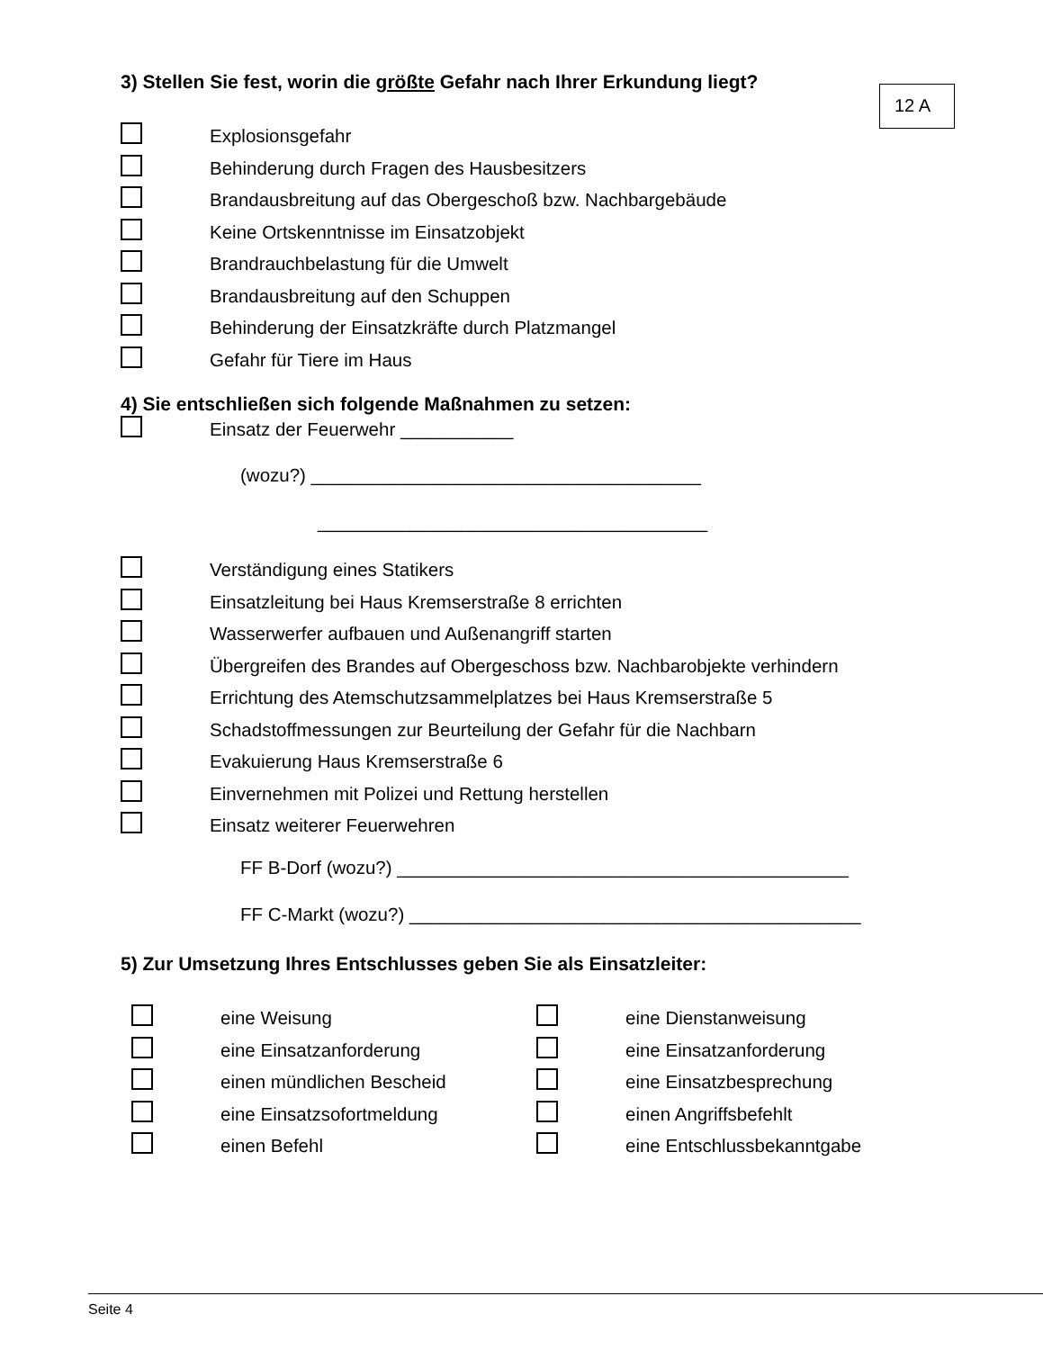12 A
3) Stellen Sie fest, worin die größte Gefahr nach Ihrer Erkundung liegt?
Explosionsgefahr
Behinderung durch Fragen des Hausbesitzers
Brandausbreitung auf das Obergeschoß bzw. Nachbargebäude
Keine Ortskenntnisse im Einsatzobjekt
Brandrauchbelastung für die Umwelt
Brandausbreitung auf den Schuppen
Behinderung der Einsatzkräfte durch Platzmangel
Gefahr für Tiere im Haus
4) Sie entschließen sich folgende Maßnahmen zu setzen:
Einsatz der Feuerwehr ___________
(wozu?) ______________________________________
______________________________________
Verständigung eines Statikers
Einsatzleitung bei Haus Kremserstraße 8 errichten
Wasserwerfer aufbauen und Außenangriff starten
Übergreifen des Brandes auf Obergeschoss bzw. Nachbarobjekte verhindern
Errichtung des Atemschutzsammelplatzes bei Haus Kremserstraße 5
Schadstoffmessungen zur Beurteilung der Gefahr für die Nachbarn
Evakuierung Haus Kremserstraße 6
Einvernehmen mit Polizei und Rettung herstellen
Einsatz weiterer Feuerwehren
FF B-Dorf (wozu?) ____________________________________________
FF C-Markt (wozu?) ____________________________________________
5) Zur Umsetzung Ihres Entschlusses geben Sie als Einsatzleiter:
eine Weisung
eine Einsatzanforderung
einen mündlichen Bescheid
eine Einsatzsofortmeldung
einen Befehl
eine Dienstanweisung
eine Einsatzanforderung
eine Einsatzbesprechung
einen Angriffsbefehlt
eine Entschlussbekanntgabe
Seite 4